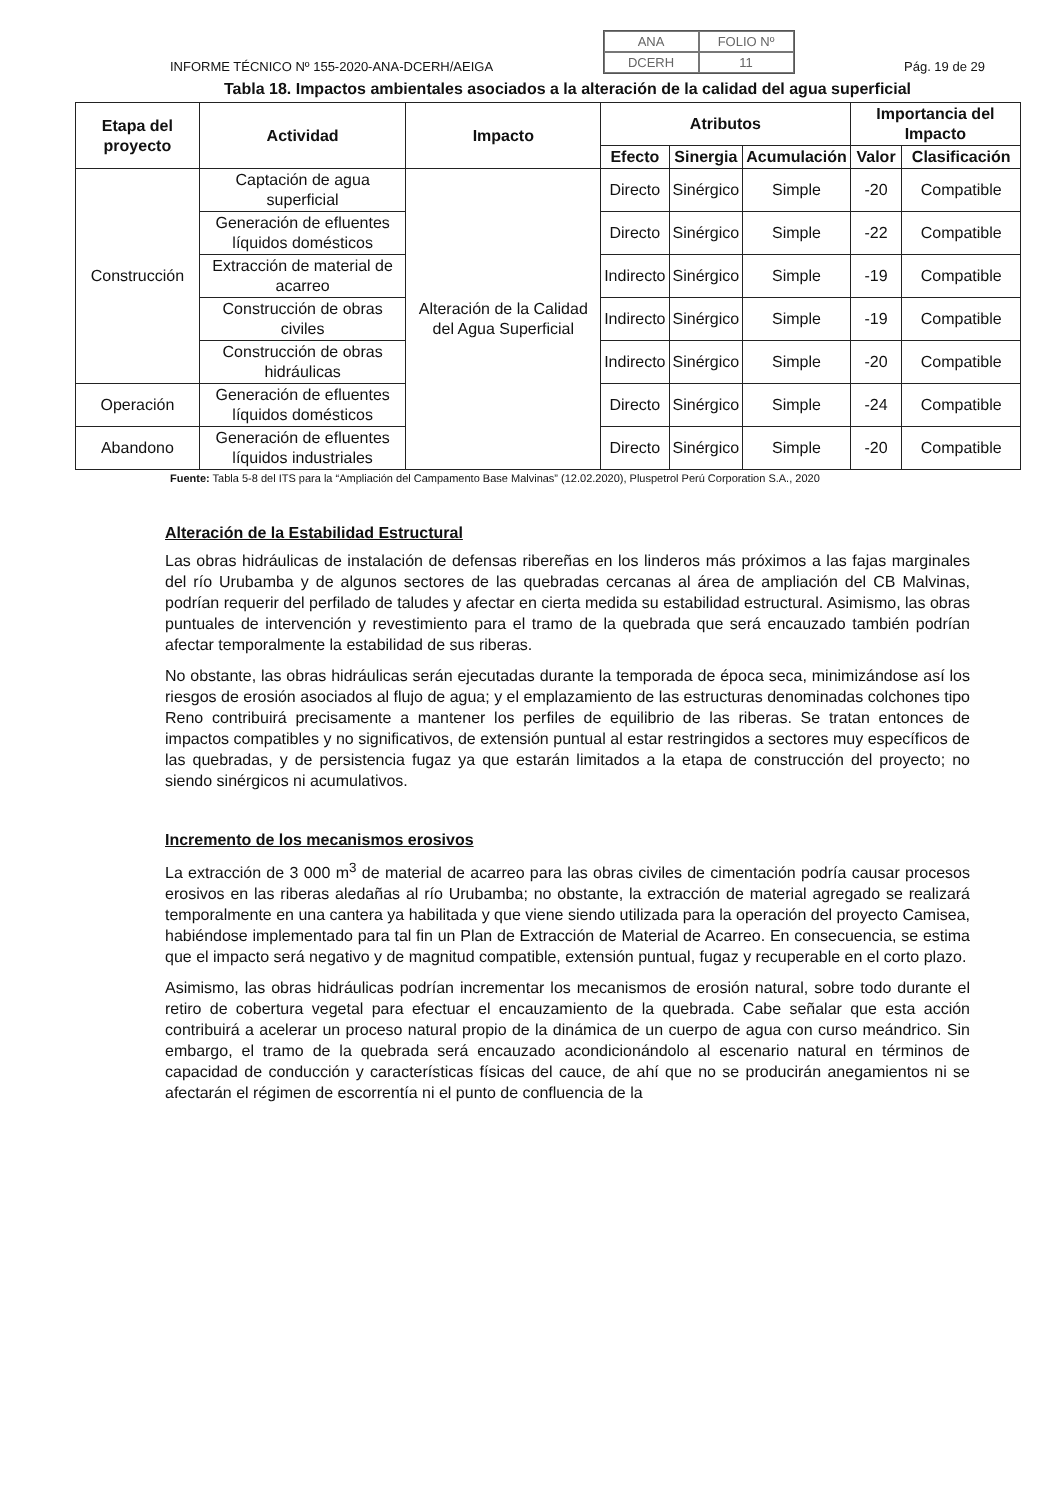INFORME TÉCNICO Nº 155-2020-ANA-DCERH/AEIGA
ANA
FOLIO Nº
DCERH
11
Pág. 19 de 29
Tabla 18. Impactos ambientales asociados a la alteración de la calidad del agua superficial
| Etapa del proyecto | Actividad | Impacto | Atributos | | | Importancia del Impacto | |
| --- | --- | --- | --- | --- | --- | --- | --- |
| | | | Efecto | Sinergia | Acumulación | Valor | Clasificación |
| Construcción | Captación de agua superficial | Alteración de la Calidad del Agua Superficial | Directo | Sinérgico | Simple | -20 | Compatible |
| | Generación de efluentes líquidos domésticos | | Directo | Sinérgico | Simple | -22 | Compatible |
| | Extracción de material de acarreo | | Indirecto | Sinérgico | Simple | -19 | Compatible |
| | Construcción de obras civiles | | Indirecto | Sinérgico | Simple | -19 | Compatible |
| | Construcción de obras hidráulicas | | Indirecto | Sinérgico | Simple | -20 | Compatible |
| Operación | Generación de efluentes líquidos domésticos | | Directo | Sinérgico | Simple | -24 | Compatible |
| Abandono | Generación de efluentes líquidos industriales | | Directo | Sinérgico | Simple | -20 | Compatible |
Fuente: Tabla 5-8 del ITS para la “Ampliación del Campamento Base Malvinas” (12.02.2020), Pluspetrol Perú Corporation S.A., 2020
Alteración de la Estabilidad Estructural
Las obras hidráulicas de instalación de defensas ribereñas en los linderos más próximos a las fajas marginales del río Urubamba y de algunos sectores de las quebradas cercanas al área de ampliación del CB Malvinas, podrían requerir del perfilado de taludes y afectar en cierta medida su estabilidad estructural. Asimismo, las obras puntuales de intervención y revestimiento para el tramo de la quebrada que será encauzado también podrían afectar temporalmente la estabilidad de sus riberas.
No obstante, las obras hidráulicas serán ejecutadas durante la temporada de época seca, minimizándose así los riesgos de erosión asociados al flujo de agua; y el emplazamiento de las estructuras denominadas colchones tipo Reno contribuirá precisamente a mantener los perfiles de equilibrio de las riberas. Se tratan entonces de impactos compatibles y no significativos, de extensión puntual al estar restringidos a sectores muy específicos de las quebradas, y de persistencia fugaz ya que estarán limitados a la etapa de construcción del proyecto; no siendo sinérgicos ni acumulativos.
Incremento de los mecanismos erosivos
La extracción de 3 000 m<sup>3</sup> de material de acarreo para las obras civiles de cimentación podría causar procesos erosivos en las riberas aledañas al río Urubamba; no obstante, la extracción de material agregado se realizará temporalmente en una cantera ya habilitada y que viene siendo utilizada para la operación del proyecto Camisea, habiéndose implementado para tal fin un Plan de Extracción de Material de Acarreo. En consecuencia, se estima que el impacto será negativo y de magnitud compatible, extensión puntual, fugaz y recuperable en el corto plazo.
Asimismo, las obras hidráulicas podrían incrementar los mecanismos de erosión natural, sobre todo durante el retiro de cobertura vegetal para efectuar el encauzamiento de la quebrada. Cabe señalar que esta acción contribuirá a acelerar un proceso natural propio de la dinámica de un cuerpo de agua con curso meándrico. Sin embargo, el tramo de la quebrada será encauzado acondicionándolo al escenario natural en términos de capacidad de conducción y características físicas del cauce, de ahí que no se producirán anegamientos ni se afectarán el régimen de escorrentía ni el punto de confluencia de la